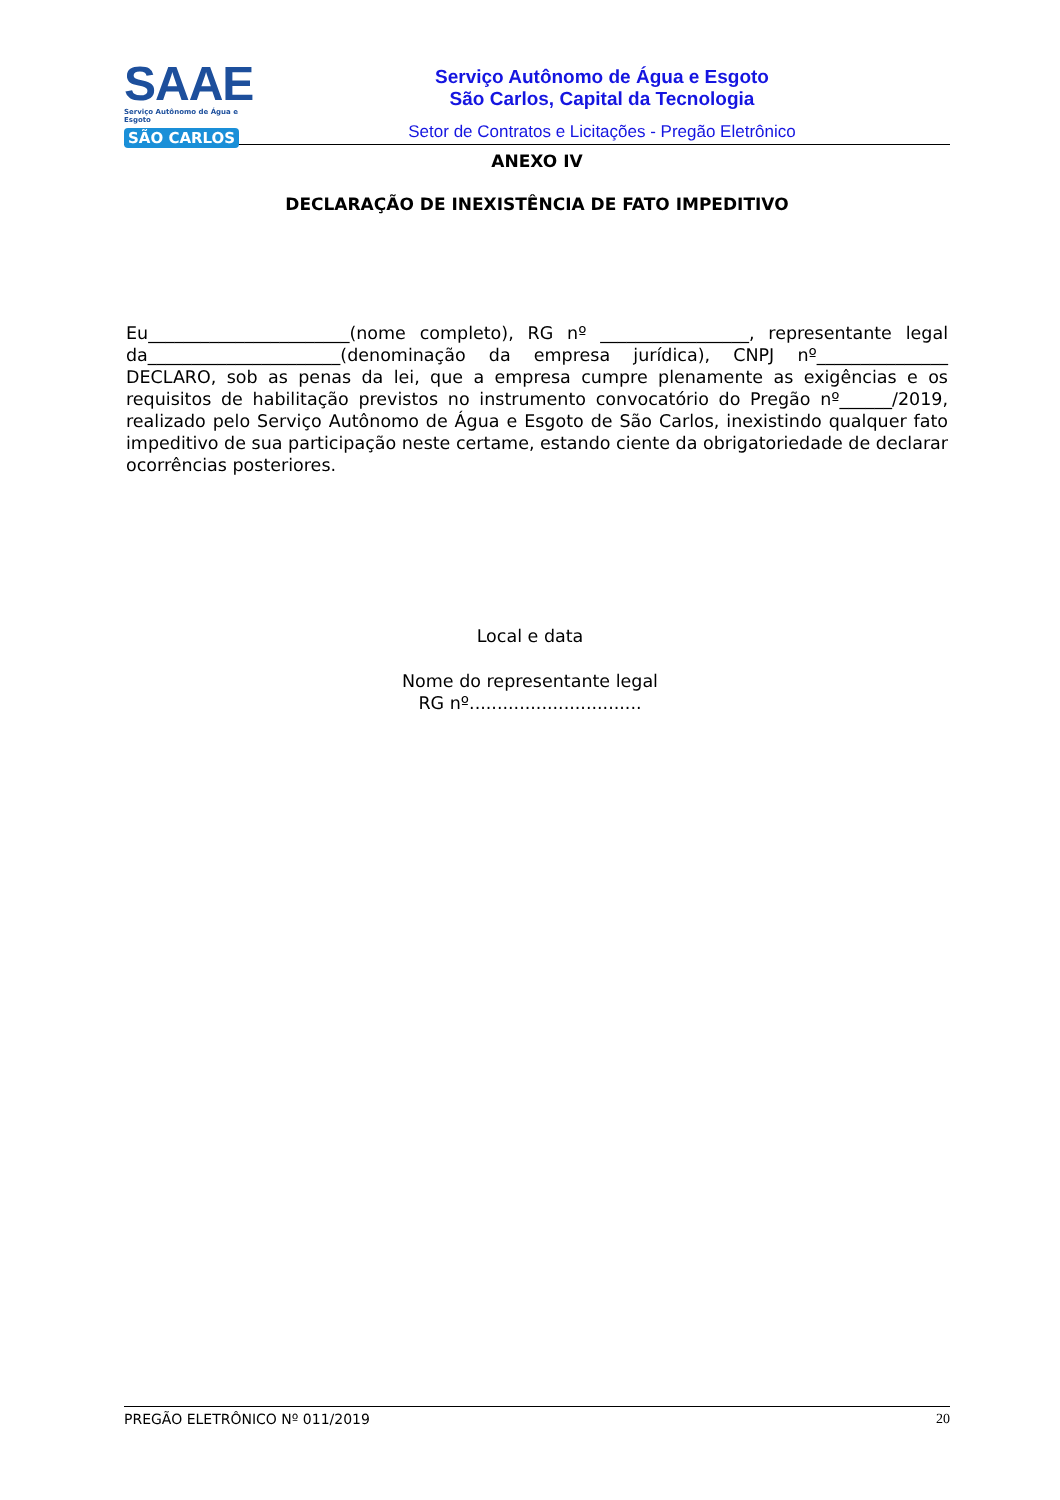SAAE
Serviço Autônomo de Água e Esgoto
SÃO CARLOS
Serviço Autônomo de Água e Esgoto
São Carlos, Capital da Tecnologia
Setor de Contratos e Licitações - Pregão Eletrônico
ANEXO IV
DECLARAÇÃO DE INEXISTÊNCIA DE FATO IMPEDITIVO
Eu_______________________(nome completo), RG nº _________________, representante legal da______________________(denominação da empresa jurídica), CNPJ nº_______________ DECLARO, sob as penas da lei, que a empresa cumpre plenamente as exigências e os requisitos de habilitação previstos no instrumento convocatório do Pregão nº______/2019, realizado pelo Serviço Autônomo de Água e Esgoto de São Carlos, inexistindo qualquer fato impeditivo de sua participação neste certame, estando ciente da obrigatoriedade de declarar ocorrências posteriores.
Local e data
Nome do representante legal
RG nº...............................
PREGÃO ELETRÔNICO Nº 011/2019 20